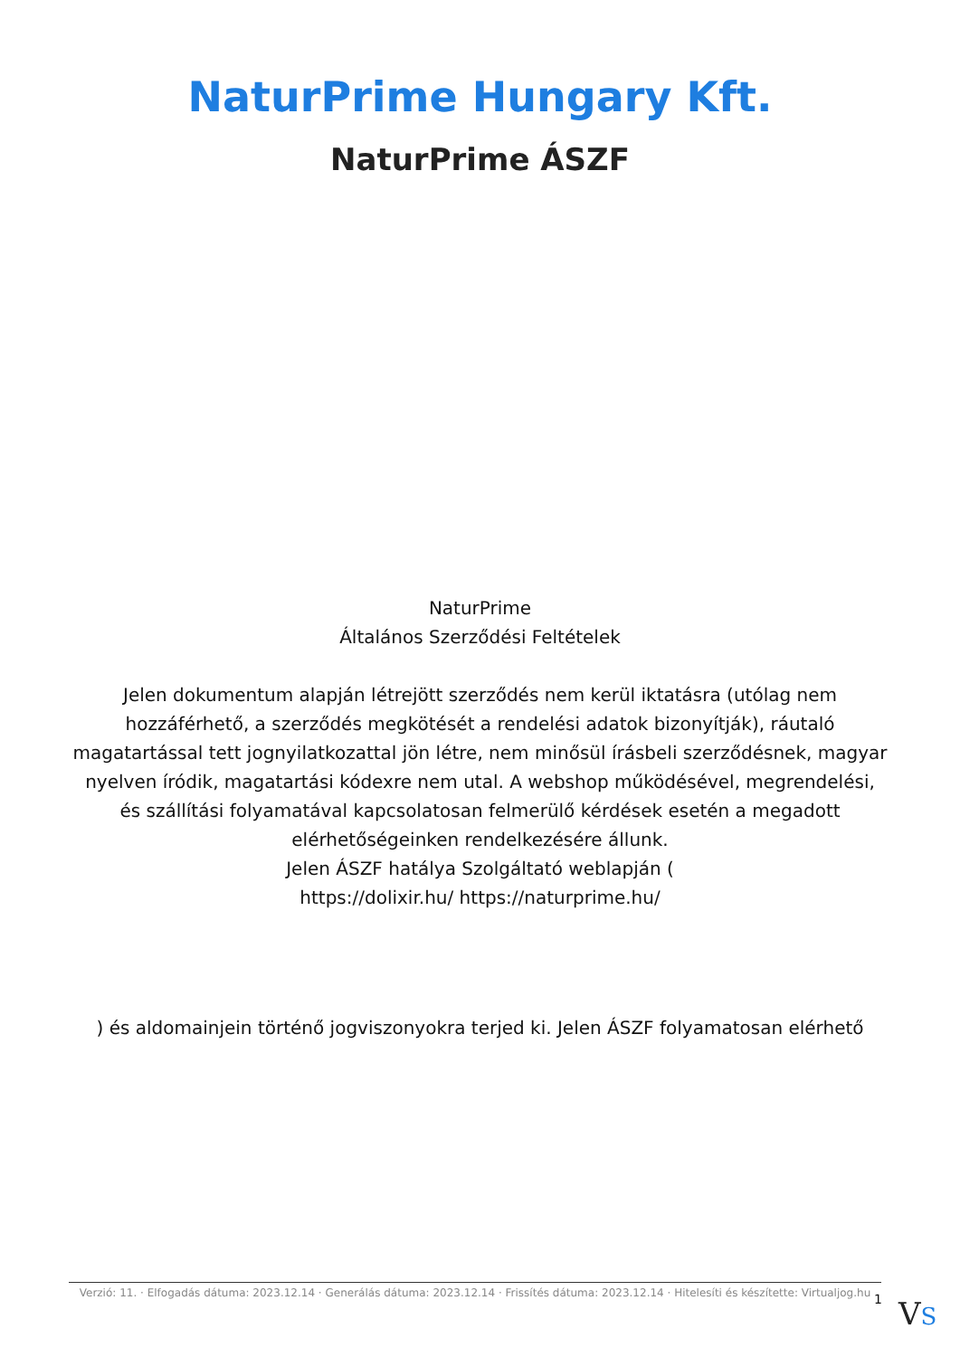NaturPrime Hungary Kft.
NaturPrime ÁSZF
NaturPrime
Általános Szerződési Feltételek
Jelen dokumentum alapján létrejött szerződés nem kerül iktatásra (utólag nem hozzáférhető, a szerződés megkötését a rendelési adatok bizonyítják), ráutaló magatartással tett jognyilatkozattal jön létre, nem minősül írásbeli szerződésnek, magyar nyelven íródik, magatartási kódexre nem utal. A webshop működésével, megrendelési, és szállítási folyamatával kapcsolatosan felmerülő kérdések esetén a megadott elérhetőségeinken rendelkezésére állunk.
Jelen ÁSZF hatálya Szolgáltató weblapján (
https://dolixir.hu/ https://naturprime.hu/
) és aldomainjein történő jogviszonyokra terjed ki. Jelen ÁSZF folyamatosan elérhető
Verzió: 11. · Elfogadás dátuma: 2023.12.14 · Generálás dátuma: 2023.12.14 · Frissítés dátuma: 2023.12.14 · Hitelesíti és készítette: Virtualjog.hu
1 VS